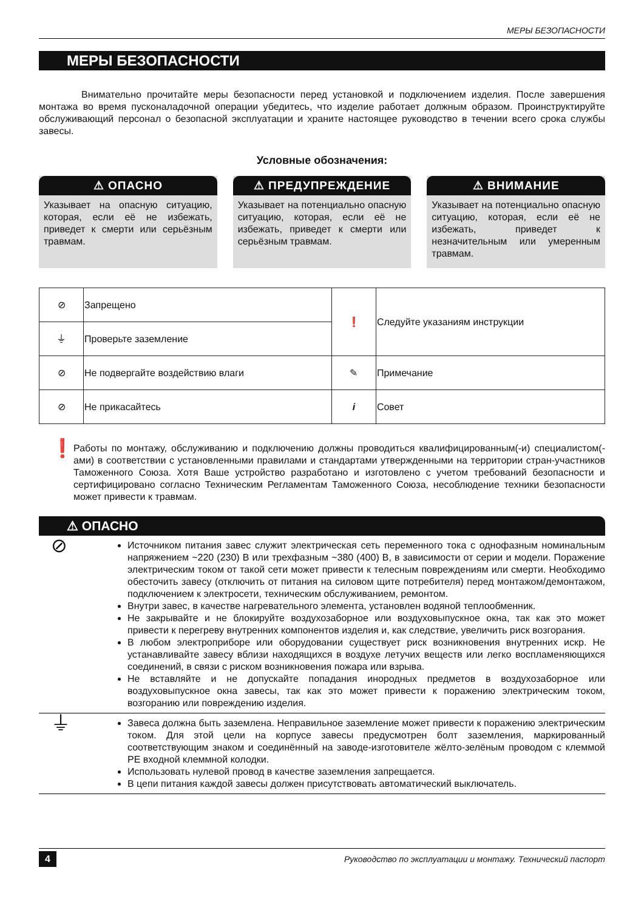МЕРЫ БЕЗОПАСНОСТИ
МЕРЫ БЕЗОПАСНОСТИ
Внимательно прочитайте меры безопасности перед установкой и подключением изделия. После завершения монтажа во время пусконаладочной операции убедитесь, что изделие работает должным образом. Проинструктируйте обслуживающий персонал о безопасной эксплуатации и храните настоящее руководство в течении всего срока службы завесы.
Условные обозначения:
⚠ ОПАСНО
Указывает на опасную ситуацию, которая, если её не избежать, приведет к смерти или серьёзным травмам.
⚠ ПРЕДУПРЕЖДЕНИЕ
Указывает на потенциально опасную ситуацию, которая, если её не избежать, приведет к смерти или серьёзным травмам.
⚠ ВНИМАНИЕ
Указывает на потенциально опасную ситуацию, которая, если её не избежать, приведет к незначительным или умеренным травмам.
| ⊘ | Запрещено | ❗ | Следуйте указаниям инструкции |
| ⏚ | Проверьте заземление | | |
| ⊘ | Не подвергайте воздействию влаги | ✎ | Примечание |
| ⊘ | Не прикасайтесь | i | Совет |
❗
Работы по монтажу, обслуживанию и подключению должны проводиться квалифицированным(-и) специалистом(-ами) в соответствии с установленными правилами и стандартами утвержденными на территории стран-участников Таможенного Союза. Хотя Ваше устройство разработано и изготовлено с учетом требований безопасности и сертифицировано согласно Техническим Регламентам Таможенного Союза, несоблюдение техники безопасности может привести к травмам.
⚠ ОПАСНО
⊘
Источником питания завес служит электрическая сеть переменного тока с однофазным номинальным напряжением ~220 (230) В или трехфазным ~380 (400) В, в зависимости от серии и модели. Поражение электрическим током от такой сети может привести к телесным повреждениям или смерти. Необходимо обесточить завесу (отключить от питания на силовом щите потребителя) перед монтажом/демонтажом, подключением к электросети, техническим обслуживанием, ремонтом.
Внутри завес, в качестве нагревательного элемента, установлен водяной теплообменник.
Не закрывайте и не блокируйте воздухозаборное или воздуховыпускное окна, так как это может привести к перегреву внутренних компонентов изделия и, как следствие, увеличить риск возгорания.
В любом электроприборе или оборудовании существует риск возникновения внутренних искр. Не устанавливайте завесу вблизи находящихся в воздухе летучих веществ или легко воспламеняющихся соединений, в связи с риском возникновения пожара или взрыва.
Не вставляйте и не допускайте попадания инородных предметов в воздухозаборное или воздуховыпускное окна завесы, так как это может привести к поражению электрическим током, возгоранию или повреждению изделия.
⏚
Завеса должна быть заземлена. Неправильное заземление может привести к поражению электрическим током. Для этой цели на корпусе завесы предусмотрен болт заземления, маркированный соответствующим знаком и соединённый на заводе-изготовителе жёлто-зелёным проводом с клеммой PE входной клеммной колодки.
Использовать нулевой провод в качестве заземления запрещается.
В цепи питания каждой завесы должен присутствовать автоматический выключатель.
4 Руководство по эксплуатации и монтажу. Технический паспорт